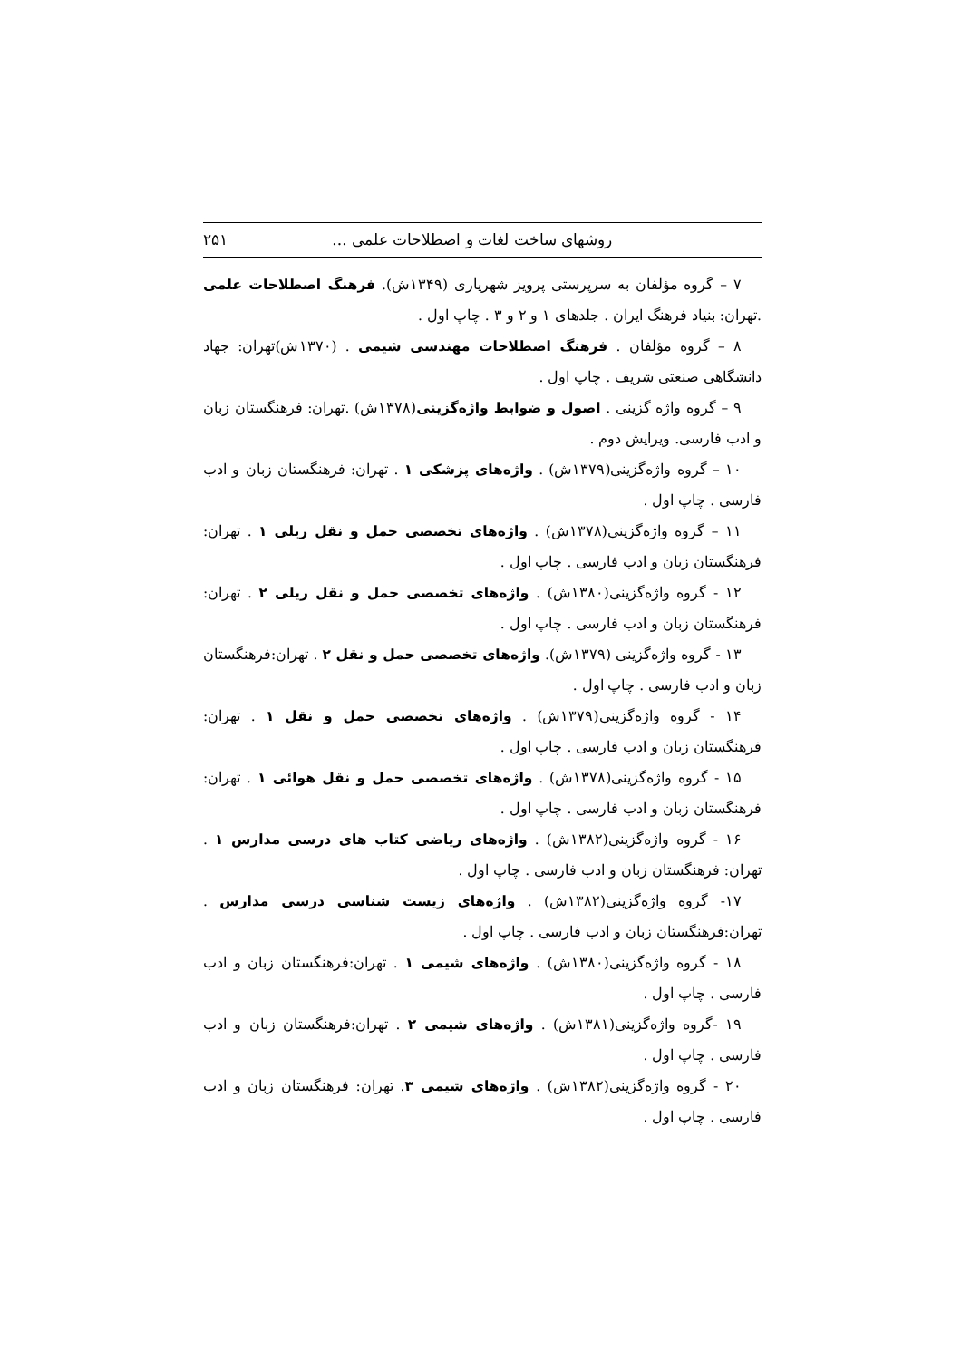روشهای ساخت لغات و اصطلاحات علمی ... ۲۵۱
۷ – گروه مؤلفان به سرپرستی پرویز شهریاری (۱۳۴۹ش). فرهنگ اصطلاحات علمی .تهران: بنیاد فرهنگ ایران . جلدهای ۱ و ۲ و ۳ . چاپ اول .
۸ – گروه مؤلفان . فرهنگ اصطلاحات مهندسی شیمی . (۱۳۷۰ش)تهران: جهاد دانشگاهی صنعتی شریف . چاپ اول .
۹ – گروه واژه گزینی . اصول و ضوابط واژه‌گزینی(۱۳۷۸ش) .تهران: فرهنگستان زبان و ادب فارسی. ویرایش دوم .
۱۰ – گروه واژه‌گزینی(۱۳۷۹ش) . واژه‌های پزشکی ۱ . تهران: فرهنگستان زبان و ادب فارسی . چاپ اول .
۱۱ – گروه واژه‌گزینی(۱۳۷۸ش) . واژه‌های تخصصی حمل و نقل ریلی ۱ . تهران: فرهنگستان زبان و ادب فارسی . چاپ اول .
۱۲ - گروه واژه‌گزینی(۱۳۸۰ش) . واژه‌های تخصصی حمل و نقل ریلی ۲ . تهران: فرهنگستان زبان و ادب فارسی . چاپ اول .
۱۳ - گروه واژه‌گزینی (۱۳۷۹ش). واژه‌های تخصصی حمل و نقل ۲ . تهران:فرهنگستان زبان و ادب فارسی . چاپ اول .
۱۴ - گروه واژه‌گزینی(۱۳۷۹ش) . واژه‌های تخصصی حمل و نقل ۱ . تهران: فرهنگستان زبان و ادب فارسی . چاپ اول .
۱۵ - گروه واژه‌گزینی(۱۳۷۸ش) . واژه‌های تخصصی حمل و نقل هوائی ۱ . تهران: فرهنگستان زبان و ادب فارسی . چاپ اول .
۱۶ - گروه واژه‌گزینی(۱۳۸۲ش) . واژه‌های ریاضی کتاب های درسی مدارس ۱ . تهران: فرهنگستان زبان و ادب فارسی . چاپ اول .
۱۷- گروه واژه‌گزینی(۱۳۸۲ش) . واژه‌های زیست شناسی درسی مدارس . تهران:فرهنگستان زبان و ادب فارسی . چاپ اول .
۱۸ - گروه واژه‌گزینی(۱۳۸۰ش) . واژه‌های شیمی ۱ . تهران:فرهنگستان زبان و ادب فارسی . چاپ اول .
۱۹ -گروه واژه‌گزینی(۱۳۸۱ش) . واژه‌های شیمی ۲ . تهران:فرهنگستان زبان و ادب فارسی . چاپ اول .
۲۰ - گروه واژه‌گزینی(۱۳۸۲ش) . واژه‌های شیمی ۳. تهران: فرهنگستان زبان و ادب فارسی . چاپ اول .